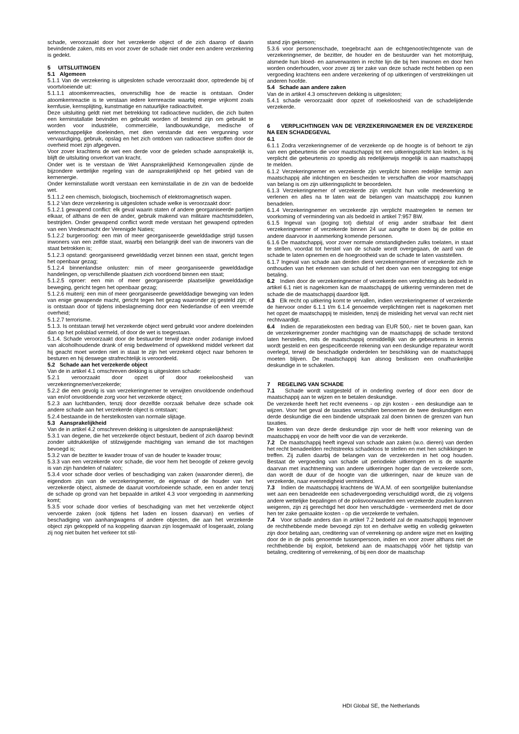schade, veroorzaakt door het verzekerde object of de zich daarop of daarin bevindende zaken, mits en voor zover de schade niet onder een andere verzekering is gedekt.
5 UITSLUITINGEN
5.1 Algemeen
5.1.1 Van de verzekering is uitgesloten schade veroorzaakt door, optredende bij of voortvloeiende uit:
5.1.1.1 atoomkernreacties, onverschillig hoe de reactie is ontstaan. Onder atoomkernreactie is te verstaan iedere kernreactie waarbij energie vrijkomt zoals kernfusie, kernsplijting, kunstmatige en natuurlijke radioactiviteit.
Deze uitsluiting geldt niet met betrekking tot radioactieve nucliden, die zich buiten een kerninstallatie bevinden en gebruikt worden of bestemd zijn om gebruikt te worden voor industriële, commerciële, landbouwkundige, medische of wetenschappelijke doeleinden, met dien verstande dat een vergunning voor vervaardiging, gebruik, opslag en het zich ontdoen van radioactieve stoffen door de overheid moet zijn afgegeven.
Voor zover krachtens de wet een derde voor de geleden schade aansprakelijk is, blijft de uitsluiting onverkort van kracht.
Onder wet is te verstaan de Wet Aansprakelijkheid Kernongevallen zijnde de bijzondere wettelijke regeling van de aansprakelijkheid op het gebied van de kernenergie.
Onder kerninstallatie wordt verstaan een kerninstallatie in de zin van de bedoelde wet.
5.1.1.2 een chemisch, biologisch, biochemisch of elektromagnetisch wapen.
5.1.2 Van deze verzekering is uitgesloten schade welke is veroorzaakt door:
5.1.2.1 gewapend conflict: elk geval waarin staten of andere georganiseerde partijen elkaar, of althans de een de ander, gebruik makend van militaire machtsmiddelen, bestrijden. Onder gewapend conflict wordt mede verstaan het gewapend optreden van een Vredesmacht der Verenigde Naties;
5.1.2.2 burgeroorlog: een min of meer georganiseerde gewelddadige strijd tussen inwoners van een zelfde staat, waarbij een belangrijk deel van de inwoners van die staat betrokken is;
5.1.2.3 opstand: georganiseerd gewelddadig verzet binnen een staat, gericht tegen het openbaar gezag;
5.1.2.4 binnenlandse onlusten: min of meer georganiseerde gewelddadige handelingen, op verschillende plaatsen zich voordoend binnen een staat;
5.1.2.5 oproer: een min of meer georganiseerde plaatselijke gewelddadige beweging, gericht tegen het openbaar gezag;
5.1.2.6 muiterij: een min of meer georganiseerde gewelddadige beweging van leden van enige gewapende macht, gericht tegen het gezag waaronder zij gesteld zijn; of is ontstaan door of tijdens inbeslagneming door een Nederlandse of een vreemde overheid;
5.1.2.7 terrorisme.
5.1.3. Is ontstaan terwijl het verzekerde object werd gebruikt voor andere doeleinden dan op het polisblad vermeld, of door de wet is toegestaan.
5.1.4. Schade veroorzaakt door de bestuurder terwijl deze onder zodanige invloed van alcoholhoudende drank of enig bedwelmend of opwekkend middel verkeert dat hij geacht moet worden niet in staat te zijn het verzekerd object naar behoren te besturen en hij deswege strafrechtelijk is veroordeeld.
5.2 Schade aan het verzekerde object
Van de in artikel 4.1 omschreven dekking is uitgesloten schade:
5.2.1 veroorzaakt door opzet of door roekeloosheid van verzekeringnemer/verzekerde;
5.2.2 die een gevolg is van verzekeringnemer te verwijten onvoldoende onderhoud van en/of onvoldoende zorg voor het verzekerde object;
5.2.3 aan luchtbanden, tenzij door dezelfde oorzaak behalve deze schade ook andere schade aan het verzekerde object is ontstaan;
5.2.4 bestaande in de herstelkosten van normale slijtage.
5.3 Aansprakelijkheid
Van de in artikel 4.2 omschreven dekking is uitgesloten de aansprakelijkheid:
5.3.1 van degene, die het verzekerde object bestuurt, bedient of zich daarop bevindt zonder uitdrukkelijke of stilzwijgende machtiging van iemand die tot machtigen bevoegd is;
5.3.2 van de bezitter te kwader trouw of van de houder te kwader trouw;
5.3.3 van een verzekerde voor schade, die voor hem het beoogde of zekere gevolg is van zijn handelen of nalaten;
5.3.4 voor schade door verlies of beschadiging van zaken (waaronder dieren), die eigendom zijn van de verzekeringnemer, de eigenaar of de houder van het verzekerde object, alsmede de daaruit voortvloeiende schade, een en ander tenzij de schade op grond van het bepaalde in artikel 4.3 voor vergoeding in aanmerking komt;
5.3.5 voor schade door verlies of beschadiging van met het verzekerde object vervoerde zaken (ook tijdens het laden en lossen daarvan) en verlies of beschadiging van aanhangwagens of andere objecten, die aan het verzekerde object zijn gekoppeld of na koppeling daarvan zijn losgemaakt of losgeraakt, zolang zij nog niet buiten het verkeer tot stil-
stand zijn gekomen;
5.3.6 voor personenschade, toegebracht aan de echtgenoot/echtgenote van de verzekeringnemer, de bezitter, de houder en de bestuurder van het motorrijtuig, alsmede hun bloed- en aanverwanten in rechte lijn die bij hen inwonen en door hen worden onderhouden, voor zover zij ter zake van deze schade recht hebben op een vergoeding krachtens een andere verzekering of op uitkeringen of verstrekkingen uit anderen hoofde.
5.4 Schade aan andere zaken
Van de in artikel 4.3 omschreven dekking is uitgesloten;
5.4.1 schade veroorzaakt door opzet of roekeloosheid van de schadelijdende verzekerde.
6 VERPLICHTINGEN VAN DE VERZEKERINGNEMER EN DE VERZEKERDE NA EEN SCHADEGEVAL
6.1
6.1.1 Zodra verzekeringnemer of de verzekerde op de hoogte is of behoort te zijn van een gebeurtenis die voor maatschappij tot een uitkeringsplicht kan leiden, is hij verplicht die gebeurtenis zo spoedig als redelijkerwijs mogelijk is aan maatschappij te melden.
6.1.2 Verzekeringnemer en verzekerde zijn verplicht binnen redelijke termijn aan maatschappij alle inlichtingen en bescheiden te verschaffen die voor maatschappij van belang is om zijn uitkeringsplicht te beoordelen.
6.1.3 Verzekeringnemer of verzekerde zijn verplicht hun volle medewerking te verlenen en alles na te laten wat de belangen van maatschappij zou kunnen benadelen.
6.1.4 Verzekeringnemer en verzekerde zijn verplicht maatregelen te nemen ter voorkoming of vermindering van als bedoeld in artikel 7:957 BW.
6.1.5 Ingeval van (poging tot) diefstal of enig ander strafbaar feit dient verzekeringnemer of verzekerde binnen 24 uur aangifte te doen bij de politie en andere daarvoor in aanmerking komende personen.
6.1.6 De maatschappij, voor zover normale omstandigheden zulks toelaten, in staat te stellen, voordat tot herstel van de schade wordt overgegaan, de aard van de schade te laten opnemen en de hoegrootheid van de schade te laten vaststellen.
6.1.7 Ingeval van schade aan derden dient verzekeringnemer of verzekerde zich te onthouden van het erkennen van schuld of het doen van een toezegging tot enige betaling.
6.2 Indien door de verzekeringnemer of verzekerde een verplichting als bedoeld in artikel 6.1 niet is nagekomen kan de maatschappij de uitkering verminderen met de schade die de maatschappij daardoor lijdt.
6.3 Elk recht op uitkering komt te vervallen, indien verzekeringnemer of verzekerde de hiervoor onder 6.1.1 t/m 6.1.4 genoemde verplichtingen niet is nagekomen met het opzet de maatschappij te misleiden, tenzij de misleiding het verval van recht niet rechtvaardigt.
6.4 Indien de reparatiekosten een bedrag van EUR 500,- niet te boven gaan, kan de verzekeringnemer zonder machtiging van de maatschappij de schade terstond laten herstellen, mits de maatschappij onmiddellijk van de gebeurtenis in kennis wordt gesteld en een gespecificeerde rekening van een deskundige reparateur wordt overlegd, terwijl de beschadigde onderdelen ter beschikking van de maatschappij moeten blijven. De maatschappij kan alsnog beslissen een onafhankelijke deskundige in te schakelen.
7 REGELING VAN SCHADE
7.1 Schade wordt vastgesteld of in onderling overleg of door een door de maatschappij aan te wijzen en te betalen deskundige.
De verzekerde heeft het recht eveneens - op zijn kosten - een deskundige aan te wijzen. Voor het geval de taxaties verschillen benoemen de twee deskundigen een derde deskundige die een bindende uitspraak zal doen binnen de grenzen van hun taxaties.
De kosten van deze derde deskundige zijn voor de helft voor rekening van de maatschappij en voor de helft voor die van de verzekerde.
7.2 De maatschappij heeft ingeval van schade aan zaken (w.o. dieren) van derden het recht benadeelden rechtstreeks schadeloos te stellen en met hen schikkingen te treffen. Zij zullen daarbij de belangen van de verzekerden in het oog houden. Bestaat de vergoeding van schade uit periodieke uitkeringen en is de waarde daarvan met inachtneming van andere uitkeringen hoger dan de verzekerde som, dan wordt de duur of de hoogte van die uitkeringen, naar de keuze van de verzekerde, naar evenredigheid verminderd.
7.3 Indien de maatschappij krachtens de W.A.M. of een soortgelijke buitenlandse wet aan een benadeelde een schadevergoeding verschuldigd wordt, die zij volgens andere wettelijke bepalingen of de polisvoorwaarden een verzekerde zouden kunnen weigeren, zijn zij gerechtigd het door hen verschuldigde - vermeerderd met de door hen ter zake gemaakte kosten - op die verzekerde te verhalen.
7.4 Voor schade anders dan in artikel 7.2 bedoeld zal de maatschappij tegenover de rechthebbende mede bevoegd zijn tot en derhalve wettig en volledig gekweten zijn door betaling aan, creditering van of verrekening op andere wijze met en kwijting door de in de polis genoemde tussenpersoon, indien en voor zover althans niet de rechthebbende bij exploit, betekend aan de maatschappij vóór het tijdstip van betaling, creditering of verrekening, of bij een door de maatschap
HDI Global SE, the Netherlands